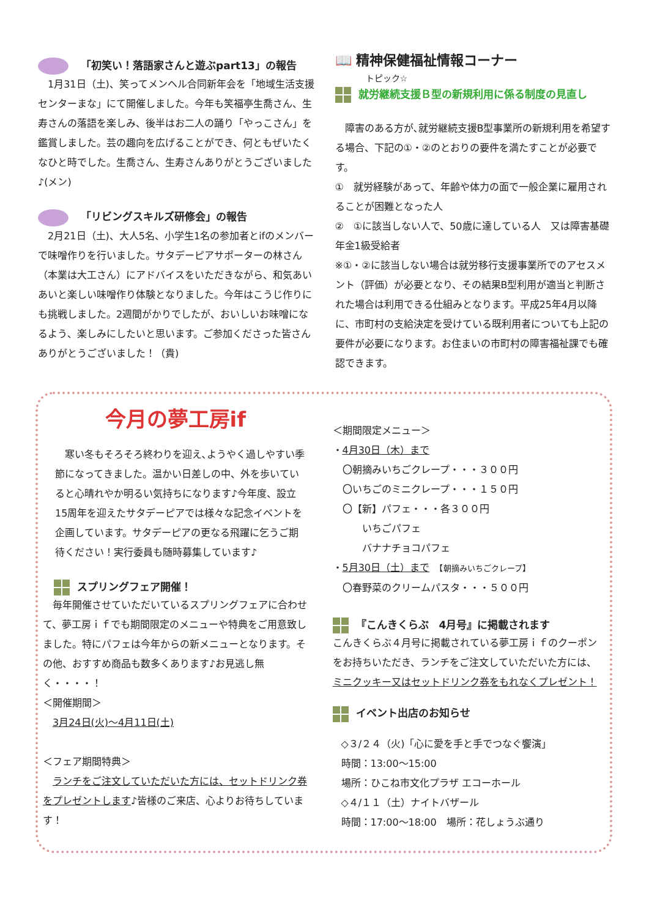「初笑い！落語家さんと遊ぶpart13」の報告
　1月31日（土)、笑ってメンヘル合同新年会を「地域生活支援センターまな」にて開催しました。今年も笑福亭生喬さん、生寿さんの落語を楽しみ、後半はお二人の踊り「やっこさん」を鑑賞しました。芸の趣向を広げることができ、何ともぜいたくなひと時でした。生喬さん、生寿さんありがとうございました♪(メン)
「リビングスキルズ研修会」の報告
　2月21日（土)、大人5名、小学生1名の参加者とifのメンバーで味噌作りを行いました。サタデーピアサポーターの林さん（本業は大工さん）にアドバイスをいただきながら、和気あいあいと楽しい味噌作り体験となりました。今年はこうじ作りにも挑戦しました。2週間がかりでしたが、おいしいお味噌になるよう、楽しみにしたいと思います。ご参加くださった皆さんありがとうございました！（貴)
📖 精神保健福祉情報コーナー
トピック☆
就労継続支援Ｂ型の新規利用に係る制度の見直し
　障害のある方が､就労継続支援B型事業所の新規利用を希望する場合、下記の①・②のとおりの要件を満たすことが必要です。
①　就労経験があって、年齢や体力の面で一般企業に雇用されることが困難となった人
②　①に該当しない人で、50歳に達している人　又は障害基礎年金1級受給者
※①・②に該当しない場合は就労移行支援事業所でのアセスメント（評価）が必要となり、その結果B型利用が適当と判断された場合は利用できる仕組みとなります。平成25年4月以降に、市町村の支給決定を受けている既利用者についても上記の要件が必要になります。お住まいの市町村の障害福祉課でも確認できます。
今月の夢工房if
　寒い冬もそろそろ終わりを迎え､ようやく過しやすい季節になってきました。温かい日差しの中、外を歩いていると心晴れやか明るい気持ちになります♪今年度、設立15周年を迎えたサタデーピアでは様々な記念イベントを企画しています。サタデーピアの更なる飛躍に乞うご期待ください！実行委員も随時募集しています♪
スプリングフェア開催！
　毎年開催させていただいているスプリングフェアに合わせて、夢工房ｉｆでも期間限定のメニューや特典をご用意致しました。特にパフェは今年からの新メニューとなります。その他、おすすめ商品も数多くあります♪お見逃し無く・・・・！
＜開催期間＞
　3月24日(火)～4月11日(土)
＜フェア期間特典＞
　ランチをご注文していただいた方には、セットドリンク券をプレゼントします♪皆様のご来店、心よりお待ちしています！
＜期間限定メニュー＞
・4月30日（木）まで
　〇朝摘みいちごクレープ・・・３００円
　〇いちごのミニクレープ・・・１５０円
　〇【新】パフェ・・・各３００円
　　　いちごパフェ
　　　バナナチョコパフェ
・5月30日（土）まで　【朝摘みいちごクレープ】
　〇春野菜のクリームパスタ・・・５００円
『こんきくらぶ　4月号』に掲載されます
こんきくらぶ４月号に掲載されている夢工房ｉｆのクーポンをお持ちいただき、ランチをご注文していただいた方には、ミニクッキー又はセットドリンク券をもれなくプレゼント！
イベント出店のお知らせ
◇３/２４（火)「心に愛を手と手でつなぐ饗演」
時間：13:00～15:00
場所：ひこね市文化プラザ エコーホール
◇４/１１（土）ナイトバザール
時間：17:00～18:00　場所：花しょうぶ通り